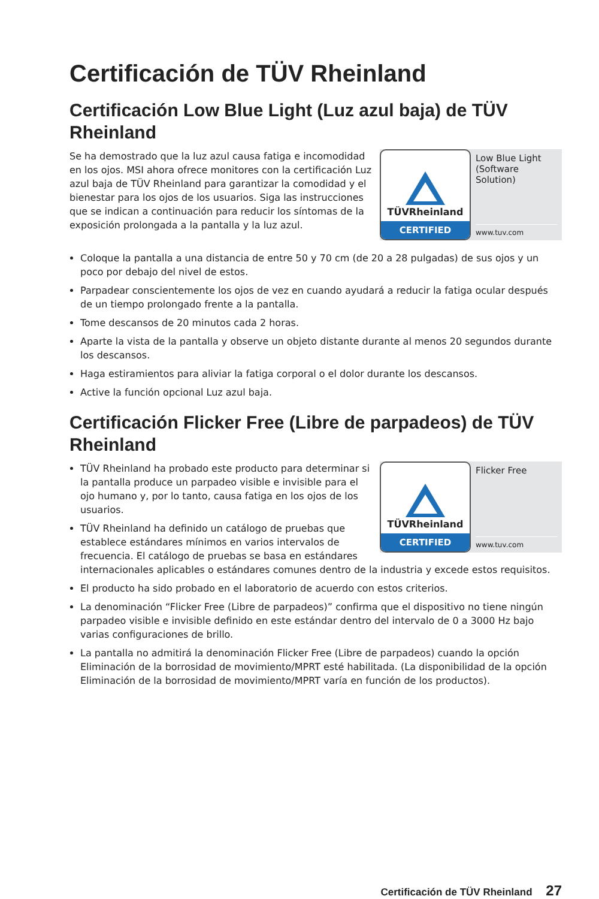Certificación de TÜV Rheinland
Certificación Low Blue Light (Luz azul baja) de TÜV Rheinland
TÜVRheinland
CERTIFIED
Low Blue Light (Software Solution)
www.tuv.com
Se ha demostrado que la luz azul causa fatiga e incomodidad en los ojos. MSI ahora ofrece monitores con la certificación Luz azul baja de TÜV Rheinland para garantizar la comodidad y el bienestar para los ojos de los usuarios. Siga las instrucciones que se indican a continuación para reducir los síntomas de la exposición prolongada a la pantalla y la luz azul.
Coloque la pantalla a una distancia de entre 50 y 70 cm (de 20 a 28 pulgadas) de sus ojos y un poco por debajo del nivel de estos.
Parpadear conscientemente los ojos de vez en cuando ayudará a reducir la fatiga ocular después de un tiempo prolongado frente a la pantalla.
Tome descansos de 20 minutos cada 2 horas.
Aparte la vista de la pantalla y observe un objeto distante durante al menos 20 segundos durante los descansos.
Haga estiramientos para aliviar la fatiga corporal o el dolor durante los descansos.
Active la función opcional Luz azul baja.
Certificación Flicker Free (Libre de parpadeos) de TÜV Rheinland
TÜVRheinland
CERTIFIED
Flicker Free
www.tuv.com
TÜV Rheinland ha probado este producto para determinar si la pantalla produce un parpadeo visible e invisible para el ojo humano y, por lo tanto, causa fatiga en los ojos de los usuarios.
TÜV Rheinland ha definido un catálogo de pruebas que establece estándares mínimos en varios intervalos de frecuencia. El catálogo de pruebas se basa en estándares internacionales aplicables o estándares comunes dentro de la industria y excede estos requisitos.
El producto ha sido probado en el laboratorio de acuerdo con estos criterios.
La denominación “Flicker Free (Libre de parpadeos)” confirma que el dispositivo no tiene ningún parpadeo visible e invisible definido en este estándar dentro del intervalo de 0 a 3000 Hz bajo varias configuraciones de brillo.
La pantalla no admitirá la denominación Flicker Free (Libre de parpadeos) cuando la opción Eliminación de la borrosidad de movimiento/MPRT esté habilitada. (La disponibilidad de la opción Eliminación de la borrosidad de movimiento/MPRT varía en función de los productos).
Certificación de TÜV Rheinland 27